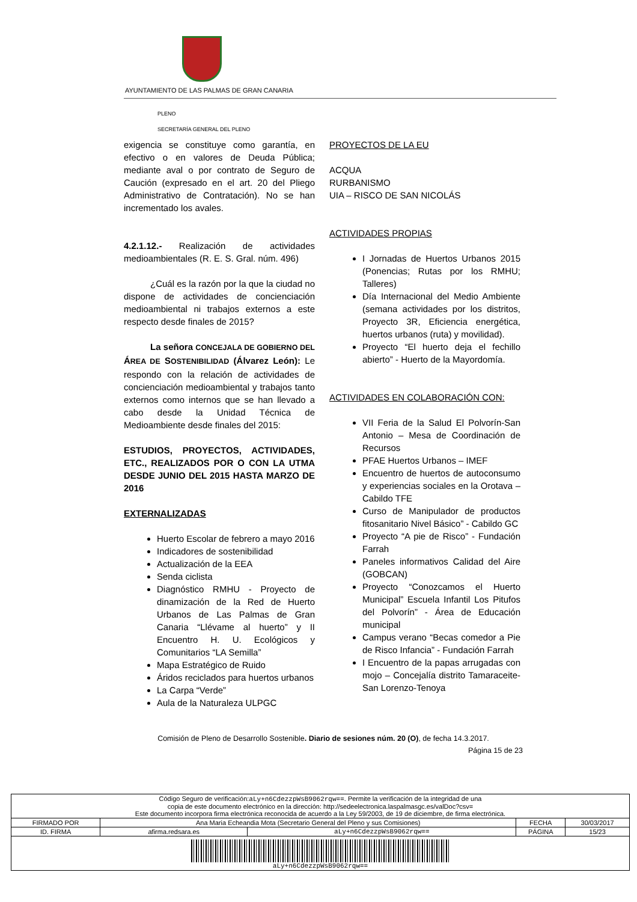AYUNTAMIENTO DE LAS PALMAS DE GRAN CANARIA
PLENO
SECRETARÍA GENERAL DEL PLENO
exigencia se constituye como garantía, en efectivo o en valores de Deuda Pública; mediante aval o por contrato de Seguro de Caución (expresado en el art. 20 del Pliego Administrativo de Contratación). No se han incrementado los avales.
4.2.1.12.- Realización de actividades medioambientales (R. E. S. Gral. núm. 496)
¿Cuál es la razón por la que la ciudad no dispone de actividades de concienciación medioambiental ni trabajos externos a este respecto desde finales de 2015?
La señora CONCEJALA DE GOBIERNO DEL ÁREA DE SOSTENIBILIDAD (Álvarez León): Le respondo con la relación de actividades de concienciación medioambiental y trabajos tanto externos como internos que se han llevado a cabo desde la Unidad Técnica de Medioambiente desde finales del 2015:
ESTUDIOS, PROYECTOS, ACTIVIDADES, ETC., REALIZADOS POR O CON LA UTMA DESDE JUNIO DEL 2015 HASTA MARZO DE 2016
EXTERNALIZADAS
Huerto Escolar de febrero a mayo 2016
Indicadores de sostenibilidad
Actualización de la EEA
Senda ciclista
Diagnóstico RMHU - Proyecto de dinamización de la Red de Huerto Urbanos de Las Palmas de Gran Canaria “Llévame al huerto” y II Encuentro H. U. Ecológicos y Comunitarios “LA Semilla”
Mapa Estratégico de Ruido
Áridos reciclados para huertos urbanos
La Carpa “Verde”
Aula de la Naturaleza ULPGC
PROYECTOS DE LA EU
ACQUA
RURBANISMO
UIA – RISCO DE SAN NICOLÁS
ACTIVIDADES PROPIAS
I Jornadas de Huertos Urbanos 2015 (Ponencias; Rutas por los RMHU; Talleres)
Día Internacional del Medio Ambiente (semana actividades por los distritos, Proyecto 3R, Eficiencia energética, huertos urbanos (ruta) y movilidad).
Proyecto “El huerto deja el fechillo abierto” - Huerto de la Mayordomía.
ACTIVIDADES EN COLABORACIÓN CON:
VII Feria de la Salud El Polvorín-San Antonio – Mesa de Coordinación de Recursos
PFAE Huertos Urbanos – IMEF
Encuentro de huertos de autoconsumo y experiencias sociales en la Orotava – Cabildo TFE
Curso de Manipulador de productos fitosanitario Nivel Básico” - Cabildo GC
Proyecto “A pie de Risco” - Fundación Farrah
Paneles informativos Calidad del Aire (GOBCAN)
Proyecto “Conozcamos el Huerto Municipal” Escuela Infantil Los Pitufos del Polvorín” - Área de Educación municipal
Campus verano “Becas comedor a Pie de Risco Infancia” - Fundación Farrah
I Encuentro de la papas arrugadas con mojo – Concejalía distrito Tamaraceite-San Lorenzo-Tenoya
Comisión de Pleno de Desarrollo Sostenible. Diario de sesiones núm. 20 (O), de fecha 14.3.2017.
Página 15 de 23
| Código Seguro de verificación: aLy+n6CdezzpWsB9062rqw== . Permite la verificación de la integridad de una copia de este documento electrónico en la dirección: http://sedeelectronica.laspalmasgc.es/valDoc?csv= Este documento incorpora firma electrónica reconocida de acuerdo a la Ley 59/2003, de 19 de diciembre, de firma electrónica. | | | | |
| FIRMADO POR | Ana Maria Echeandia Mota (Secretario General del Pleno y sus Comisiones) | | FECHA | 30/03/2017 |
| ID. FIRMA | afirma.redsara.es | aLy+n6CdezzpWsB9062rqw== | PÁGINA | 15/23 |
| aLy+n6CdezzpWsB9062rqw== | | | | |